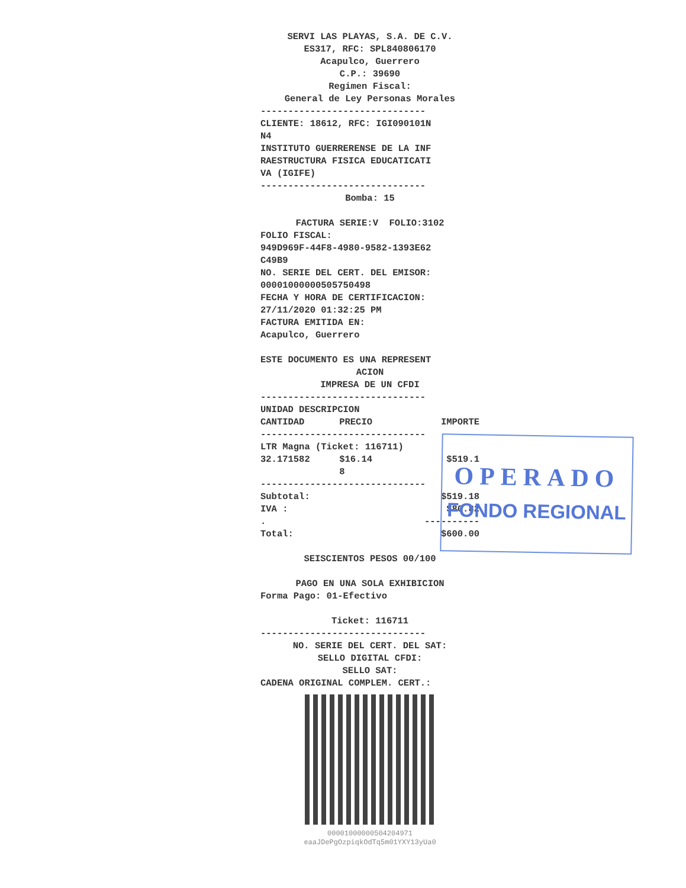SERVI LAS PLAYAS, S.A. DE C.V. ES317, RFC: SPL840806170 Acapulco, Guerrero C.P.: 39690 Regimen Fiscal: General de Ley Personas Morales
------------------------------ CLIENTE: 18612, RFC: IGI090101N N4 INSTITUTO GUERRERENSE DE LA INF RAESTRUCTURA FISICA EDUCATICATI VA (IGIFE) ------------------------------
Bomba: 15
FACTURA SERIE:V FOLIO:3102
FOLIO FISCAL: 949D969F-44F8-4980-9582-1393E62 C49B9 NO. SERIE DEL CERT. DEL EMISOR: 00001000000505750498 FECHA Y HORA DE CERTIFICACION: 27/11/2020 01:32:25 PM FACTURA EMITIDA EN: Acapulco, Guerrero ESTE DOCUMENTO ES UNA REPRESENT
ACION IMPRESA DE UN CFDI
------------------------------
| UNIDAD DESCRIPCION | | |
| --- | --- | --- |
| CANTIDAD | PRECIO | IMPORTE |
| ------------------------------ | | |
| LTR Magna (Ticket: 116711) | | |
| 32.171582 | $16.14 | $519.1 |
| | 8 | |
| ------------------------------ | | |
| Subtotal: | | $519.18 |
| IVA : | | $80.82 |
| . | | ---------- |
| Total: | | $600.00 |
SEISCIENTOS PESOS 00/100 PAGO EN UNA SOLA EXHIBICION
Forma Pago: 01-Efectivo
Ticket: 116711
------------------------------
NO. SERIE DEL CERT. DEL SAT: SELLO DIGITAL CFDI: SELLO SAT:
CADENA ORIGINAL COMPLEM. CERT.:
00001000000504204971 eaaJDePgOzpiqkOdTq5m01YXY13yUa0
OPERADO
FONDO REGIONAL